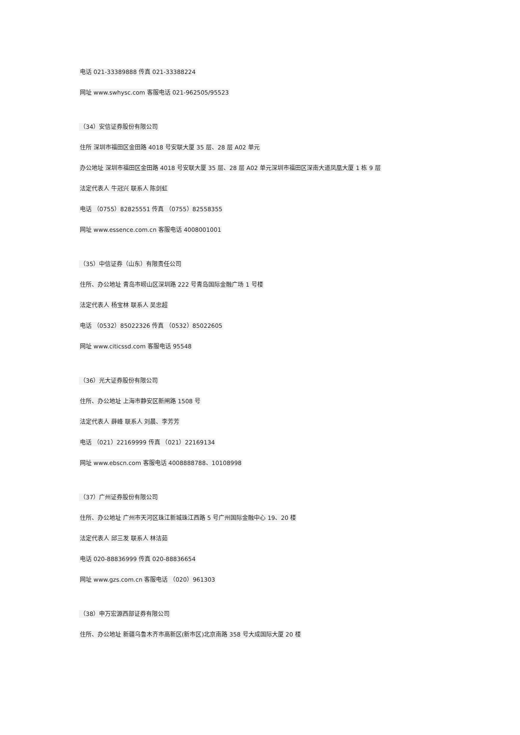电话 021-33389888 传真 021-33388224
网址 www.swhysc.com 客服电话 021-962505/95523
（34）安信证券股份有限公司
住所 深圳市福田区金田路 4018 号安联大厦 35 层、28 层 A02 单元
办公地址 深圳市福田区金田路 4018 号安联大厦 35 层、28 层 A02 单元深圳市福田区深南大道凤凰大厦 1 栋 9 层
法定代表人 牛冠兴 联系人 陈剑虹
电话 （0755）82825551 传真 （0755）82558355
网址 www.essence.com.cn 客服电话 4008001001
（35）中信证券（山东）有限责任公司
住所、办公地址 青岛市崂山区深圳路 222 号青岛国际金融广场 1 号楼
法定代表人 杨宝林 联系人 吴忠超
电话 （0532）85022326 传真 （0532）85022605
网址 www.citicssd.com 客服电话 95548
（36）光大证券股份有限公司
住所、办公地址 上海市静安区新闸路 1508 号
法定代表人 薛峰 联系人 刘晨、李芳芳
电话 （021）22169999 传真 （021）22169134
网址 www.ebscn.com 客服电话 4008888788、10108998
（37）广州证券股份有限公司
住所、办公地址 广州市天河区珠江新城珠江西路 5 号广州国际金融中心 19、20 楼
法定代表人 邱三发 联系人 林洁茹
电话 020-88836999 传真 020-88836654
网址 www.gzs.com.cn 客服电话 （020）961303
（38）申万宏源西部证券有限公司
住所、办公地址 新疆乌鲁木齐市高新区(新市区)北京南路 358 号大成国际大厦 20 楼